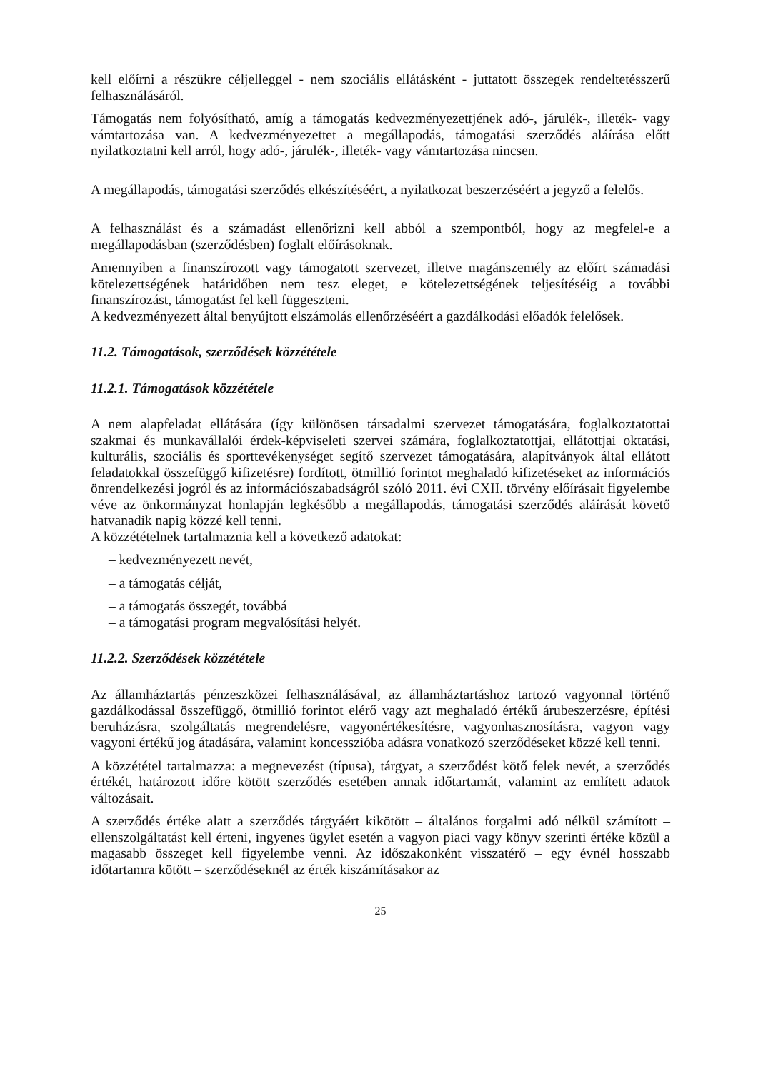kell előírni a részükre céljelleggel - nem szociális ellátásként - juttatott összegek rendeltetésszerű felhasználásáról.
Támogatás nem folyósítható, amíg a támogatás kedvezményezettjének adó-, járulék-, illeték- vagy vámtartozása van. A kedvezményezettet a megállapodás, támogatási szerződés aláírása előtt nyilatkoztatni kell arról, hogy adó-, járulék-, illeték- vagy vámtartozása nincsen.
A megállapodás, támogatási szerződés elkészítéséért, a nyilatkozat beszerzéséért a jegyző a felelős.
A felhasználást és a számadást ellenőrizni kell abból a szempontból, hogy az megfelel-e a megállapodásban (szerződésben) foglalt előírásoknak.
Amennyiben a finanszírozott vagy támogatott szervezet, illetve magánszemély az előírt számadási kötelezettségének határidőben nem tesz eleget, e kötelezettségének teljesítéséig a további finanszírozást, támogatást fel kell függeszteni.
A kedvezményezett által benyújtott elszámolás ellenőrzéséért a gazdálkodási előadók felelősek.
11.2. Támogatások, szerződések közzététele
11.2.1. Támogatások közzététele
A nem alapfeladat ellátására (így különösen társadalmi szervezet támogatására, foglalkoztatottai szakmai és munkavállalói érdek-képviseleti szervei számára, foglalkoztatottjai, ellátottjai oktatási, kulturális, szociális és sporttevékenységet segítő szervezet támogatására, alapítványok által ellátott feladatokkal összefüggő kifizetésre) fordított, ötmillió forintot meghaladó kifizetéseket az információs önrendelkezési jogról és az információszabadságról szóló 2011. évi CXII. törvény előírásait figyelembe véve az önkormányzat honlapján legkésőbb a megállapodás, támogatási szerződés aláírását követő hatvanadik napig közzé kell tenni.
A közzétételnek tartalmaznia kell a következő adatokat:
– kedvezményezett nevét,
– a támogatás célját,
– a támogatás összegét, továbbá
– a támogatási program megvalósítási helyét.
11.2.2. Szerződések közzététele
Az államháztartás pénzeszközei felhasználásával, az államháztartáshoz tartozó vagyonnal történő gazdálkodással összefüggő, ötmillió forintot elérő vagy azt meghaladó értékű árubeszerzésre, építési beruházásra, szolgáltatás megrendelésre, vagyonértékesítésre, vagyonhasznosításra, vagyon vagy vagyoni értékű jog átadására, valamint koncesszióba adásra vonatkozó szerződéseket közzé kell tenni.
A közzététel tartalmazza: a megnevezést (típusa), tárgyat, a szerződést kötő felek nevét, a szerződés értékét, határozott időre kötött szerződés esetében annak időtartamát, valamint az említett adatok változásait.
A szerződés értéke alatt a szerződés tárgyáért kikötött – általános forgalmi adó nélkül számított – ellenszolgáltatást kell érteni, ingyenes ügylet esetén a vagyon piaci vagy könyv szerinti értéke közül a magasabb összeget kell figyelembe venni. Az időszakonként visszatérő – egy évnél hosszabb időtartamra kötött – szerződéseknél az érték kiszámításakor az
25